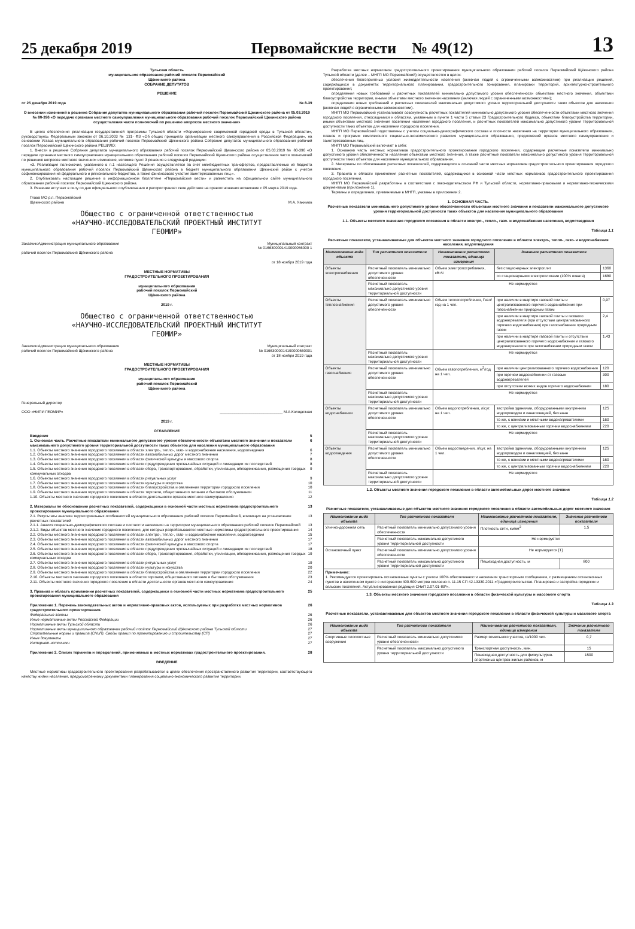25 декабря 2019 Первомайские вести № 49(12) 13
Тульская область
муниципальное образование рабочий поселок Первомайский
Щёкинского района
СОБРАНИЕ ДЕПУТАТОВ
РЕШЕНИЕ
от 25 декабря 2019 года № 8-39
О внесении изменений в решение Собрания депутатов муниципального образования рабочий поселок Первомайский Щекинского района от 05.03.2019 № 80-396 «О передаче органами местного самоуправления муниципального образования рабочий поселок Первомайский Щекинского района осуществления части полномочий по решению вопросов местного значения»
В целях обеспечения реализации государственной программы Тульской области «Формирование современной городской среды в Тульской области», руководствуясь Федеральным законом от 06.10.2003 № 131- ФЗ «Об общих принципах организации местного самоуправления в Российской Федерации», на основании Устава муниципального образования рабочий поселок Первомайский Щекинского района Собрание депутатов муниципального образования рабочий поселок Первомайский Щекинского района РЕШИЛО:
1. Внести в решение Собрания депутатов муниципального образования рабочий поселок Первомайский Щекинского района от 05.03.2019 № 80-396 «О передаче органами местного самоуправления муниципального образования рабочий поселок Первомайский Щекинского района осуществления части полномочий по решению вопросов местного значения» изменение, изложив пункт 3 решения в следующей редакции:
«3. Реализация полномочия, указанного в п.1 настоящего Решения осуществляется за счет межбюджетных трансфертов, предоставляемых из бюджета муниципального образования рабочий поселок Первомайский Щекинского района в бюджет муниципального образования Щекинский район с учетом софинансирования из федерального и регионального бюджетов, а также финансового участия заинтересованных лиц.».
2. Опубликовать настоящее решение в информационном бюллетене «Первомайские вести» и разместить на официальном сайте муниципального образования рабочий поселок Первомайский Щекинского района.
3. Решение вступает в силу со дня официального опубликования и распространяет свое действие на правоотношения возникшие с 05 марта 2019 года.
Глава МО р.п. Первомайский
Щекинского района
М.А. Хакимов
Общество с ограниченной ответственностью
«НАУЧНО-ИССЛЕДОВАТЕЛЬСКИЙ ПРОЕКТНЫЙ ИНСТИТУТ
ГЕОМИР»
Заказчик:Администрация муниципального образования
рабочий поселок Первомайский Щёкинского района Муниципальный контракт
№ 0166300001419000056000 1
от 18 ноября 2019 года
МЕСТНЫЕ НОРМАТИВЫ
ГРАДОСТРОИТЕЛЬНОГО ПРОЕКТИРОВАНИЯ
муниципального образования
рабочий поселок Первомайский
Щёкинского района
2019 г.
Общество с ограниченной ответственностью
«НАУЧНО-ИССЛЕДОВАТЕЛЬСКИЙ ПРОЕКТНЫЙ ИНСТИТУТ
ГЕОМИР»
Заказчик:Администрация муниципального образования
рабочий поселок Первомайский Щёкинского района Муниципальный контракт
№ 01663000014190000560001
от 18 ноября 2019 года
МЕСТНЫЕ НОРМАТИВЫ
ГРАДОСТРОИТЕЛЬНОГО ПРОЕКТИРОВАНИЯ
муниципального образования
рабочий поселок Первомайский
Щёкинского района
Генеральный директор
ООО «НИПИ ГЕОМИР» ______________________________ М.А.Колодезная
2019 г.
ОГЛАВЛЕНИЕ
Введение 5
1. Основная часть. Расчетные показатели минимального допустимого уровня обеспеченности объектами местного значения и показатели максимального допустимого уровня территориальной доступности таких объектов для населения муниципального образования 6
1.1. Объекты местного значения городского поселения в области электро-, тепло-, газо- и водоснабжения населения, водоотведения 6
1.2. Объекты местного значения городского поселения в области автомобильных дорог местного значения 7
1.3. Объекты местного значения городского поселения в области физической культуры и массового спорта 8
1.4. Объекты местного значения городского поселения в области предупреждения чрезвычайных ситуаций и ликвидации их последствий 8
1.5. Объекты местного значения городского поселения в области сбора, транспортирования, обработки, утилизации, обезвреживания, размещения твердых коммунальных отходов 9
1.6. Объекты местного значения городского поселения в области ритуальных услуг 9
1.7. Объекты местного значения городского поселения в области культуры и искусства 10
1.8. Объекты местного значения городского поселения в области благоустройства и озеленения территории городского поселения 10
1.9. Объекты местного значения городского поселения в области торговли, общественного питания и бытового обслуживания 11
1.10. Объекты местного значения городского поселения в области деятельности органов местного самоуправления 12
2. Материалы по обоснованию расчетных показателей, содержащихся в основной части местных нормативов градостроительного проектирования муниципального образования 13
2.1. Результаты анализа территориальных особенностей муниципального образования рабочий поселок Первомайский, влияющих на установление расчетных показателей 13
2.1.1. Анализ социально-демографического состава и плотности населения на территории муниципального образования рабочий поселок Первомайский 13
2.1.2. Виды объектов местного значения городского поселения, для которых разрабатываются местные нормативы градостроительного проектирования 14
2.2. Объекты местного значения городского поселения в области электро-, тепло-, газо- и водоснабжения населения, водоотведения 15
2.3. Объекты местного значения городского поселения в области автомобильных дорог местного значения 17
2.4. Объекты местного значения городского поселения в области физической культуры и массового спорта 17
2.5. Объекты местного значения городского поселения в области предупреждения чрезвычайных ситуаций и ликвидации их последствий 18
2.6. Объекты местного значения городского поселения в области сбора, транспортирования, обработки, утилизации, обезвреживания, размещения твердых коммунальных отходов 19
2.7. Объекты местного значения городского поселения в области ритуальных услуг 19
2.8. Объекты местного значения городского поселения в области культуры и искусства 20
2.9. Объекты местного значения городского поселения в области благоустройства и озеленения территории городского поселения 22
2.10. Объекты местного значения городского поселения в области торговли, общественного питания и бытового обслуживания 23
2.11. Объекты местного значения городского поселения в области деятельности органов местного самоуправления 24
3. Правила и область применения расчетных показателей, содержащихся в основной части местных нормативов градостроительного проектирования муниципального образования 25
Приложение 1. Перечень законодательных актов и нормативно-правовых актов, используемых при разработке местных нормативов градостроительного проектирования. 26
Федеральные законы 26
Иные нормативные акты Российской Федерации 26
Нормативные акты Тульской области 26
Нормативные акты муниципального образования рабочий посёлок Первомайский Щёкинского района Тульской области 27
Строительные нормы и правила (СНиП). Своды правил по проектированию и строительству (СП) 27
Иные документы 27
Интернет-источники 27
Приложение 2. Список терминов и определений, применяемых в местных нормативах градостроительного проектирования. 28
ВВЕДЕНИЕ
Местные нормативы градостроительного проектирования разрабатываются в целях обеспечения пространственного развития территории, соответствующего качеству жизни населения, предусмотренному документами планирования социально-экономического развития территории.
Разработка местных нормативов градостроительного проектирования муниципального образования рабочий поселок Первомайский Щёкинского района Тульской области (далее – МНГП МО Первомайский) осуществляется в целях:
обеспечения благоприятных условий жизнедеятельности населения (включая людей с ограниченными возможностями) при реализации решений, содержащихся в документах территориального планирования, градостроительного зонирования, планировки территорий, архитектурно-строительного проектирования;
определения новых требований и расчетных показателей минимально допустимого уровня обеспеченности объектами местного значения, объектами благоустройства территории, иными объектами местного значения населения (включая людей с ограниченными возможностями);
определения новых требований и расчетных показателей максимально допустимого уровня территориальной доступности таких объектов для населения (включая людей с ограниченными возможностями).
МНГП МО Первомайский устанавливают совокупность расчетных показателей минимально допустимого уровня обеспеченности объектами местного значения городского поселения, относящимися к областям, указанным в пункте 1 части 5 статьи 23 Градостроительного Кодекса, объектами благоустройства территории, иными объектами местного значения поселения населения городского поселения, и расчетных показателей максимально допустимого уровня территориальной доступности таких объектов для населения городского поселения.
МНГП МО Первомайский подготовлены с учетом социально-демографического состава и плотности населения на территории муниципального образования, планов и программ комплексного социально-экономического развития муниципального образования, предложений органов местного самоуправления и заинтересованных лиц.
МНГП МО Первомайский включают в себя:
1. Основную часть местных нормативов градостроительного проектирования городского поселения, содержащие расчетные показатели минимально допустимого уровня обеспеченности населения объектами местного значения, а также расчетные показатели максимально допустимого уровня территориальной доступности таких объектов для населения муниципального образования.
2. Материалы по обоснованию расчетных показателей, содержащихся в основной части местных нормативов градостроительного проектирования городского поселения.
3. Правила и области применения расчетных показателей, содержащихся в основной части местных нормативов градостроительного проектирования городского поселения.
МНГП МО Первомайский разработаны в соответствии с законодательством РФ и Тульской области, нормативно-правовыми и нормативно-техническими документами (приложение 1).
Термины и определения, применяемые в МНГП, указаны в приложении 2.
1. ОСНОВНАЯ ЧАСТЬ.
Расчетные показатели минимального допустимого уровня обеспеченности объектами местного значения и показатели максимального допустимого уровня территориальной доступности таких объектов для населения муниципального образования
1.1. Объекты местного значения городского поселения в области электро-, тепло-, газо- и водоснабжения населения, водоотведения
Таблица 1.1
Расчетные показатели, устанавливаемые для объектов местного значения городского поселения в области электро-, тепло-, газо- и водоснабжения населения, водоотведения
| Наименование вида объекта | Тип расчетного показателя | Наименование расчетного показателя, единица измерения | Значение расчетного показателя | |
| --- | --- | --- | --- | --- |
| Объекты электроснабжения | Расчетный показатель минимально допустимого уровня обеспеченности | Объем электропотребления, кВтЧ | без стационарных электроплит | 1360 |
| | | | со стационарными электроплитами (100% охвата) | 1680 |
| | Расчетный показатель максимально допустимого уровня территориальной доступности | Не нормируется | | |
| Объекты теплоснабжения | Расчетный показатель минимально допустимого уровня обеспеченности | Объем теплопотребления, Гкал/год на 1 чел. | при наличии в квартире газовой плиты и централизованного горячего водоснабжения при газоснабжении природным газом | 0,97 |
| | | | при наличии в квартире газовой плиты и газового водонагревателя (при отсутствии централизованного горячего водоснабжения) при газоснабжении природным газом | 2,4 |
| | | | при наличии в квартире газовой плиты и отсутствии централизованного горячего водоснабжения и газового водонагревателя при газоснабжении природным газом | 1,43 |
| | Расчетный показатель максимально допустимого уровня территориальной доступности | Не нормируется | | |
| Объекты газоснабжения | Расчетный показатель минимально допустимого уровня обеспеченности | Объем газопотребления, м<sup>3</sup>/год на 1 чел. | при наличии централизованного горячего водоснабжения | 120 |
| | | | при горячем водоснабжении от газовых водонагревателей | 300 |
| | | | при отсутствии всяких видов горячего водоснабжения | 180 |
| | Расчетный показатель максимально допустимого уровня территориальной доступности | Не нормируется | | |
| Объекты водоснабжения | Расчетный показатель минимально допустимого уровня обеспеченности | Объем водопотребления, л/сут. на 1 чел. | застройка зданиями, оборудованными внутренним водопроводом и канализацией, без ванн | 125 |
| | | | то же, с ваннами и местными водонагревателями | 160 |
| | | | то же, с централизованным горячим водоснабжением | 220 |
| | Расчетный показатель максимально допустимого уровня территориальной доступности | Не нормируется | | |
| Объекты водоотведения | Расчетный показатель минимально допустимого уровня обеспеченности | Объем водоотведения, л/сут. на 1 чел. | застройка зданиями, оборудованными внутренним водопроводом и канализацией, без ванн | 125 |
| | | | то же, с ваннами и местными водонагревателями | 160 |
| | | | то же, с централизованным горячим водоснабжением | 220 |
| | Расчетный показатель максимально допустимого уровня территориальной доступности | Не нормируется | | |
1.2. Объекты местного значения городского поселения в области автомобильных дорог местного значения
Таблица 1.2
Расчетные показатели, устанавливаемые для объектов местного значения городского поселения в области автомобильных дорог местного значения
| Наименование вида объекта | Тип расчетного показателя | Наименование расчетного показателя, единица измерения | Значение расчетного показателя |
| --- | --- | --- | --- |
| Улично-дорожная сеть | Расчетный показатель минимально допустимого уровня обеспеченности | Плотность сети, км/км<sup>2</sup> | 1,5 |
| | Расчетный показатель максимально допустимого уровня территориальной доступности | Не нормируется | |
| Остановочный пункт | Расчетный показатель минимально допустимого уровня обеспеченности | Не нормируется [1] | |
| | Расчетный показатель максимально допустимого уровня территориальной доступности | Пешеходная доступность, м | 800 |
| Примечание: 1. Рекомендуется проектировать остановочные пункты с учетом 100% обеспеченности населения транспортным сообщением, с размещением остановочных пунктов в населенном пункте с интервалом 400-600 метров согласно п. 11.15 СП 42.13330.2011 «Градостроительство. Планировка и застройка городских и сельских поселений. Актуализированная редакция СНиП 2.07.01-89*». | | | |
1.3. Объекты местного значения городского поселения в области физической культуры и массового спорта
Таблица 1.3
Расчетные показатели, устанавливаемые для объектов местного значения городского поселения в области физической культуры и массового спорта
| Наименование вида объекта | Тип расчетного показателя | Наименование расчетного показателя, единица измерения | Значение расчетного показателя |
| --- | --- | --- | --- |
| Спортивные плоскостные сооружения | Расчетный показатель минимально допустимого уровня обеспеченности | Размер земельного участка, га/1000 чел. | 0,7 |
| | Расчетный показатель максимально допустимого уровня территориальной доступности | Транспортная доступность, мин. | 15 |
| | | Пешеходная доступность для физкультурно-спортивных центров жилых районов, м | 1500 |